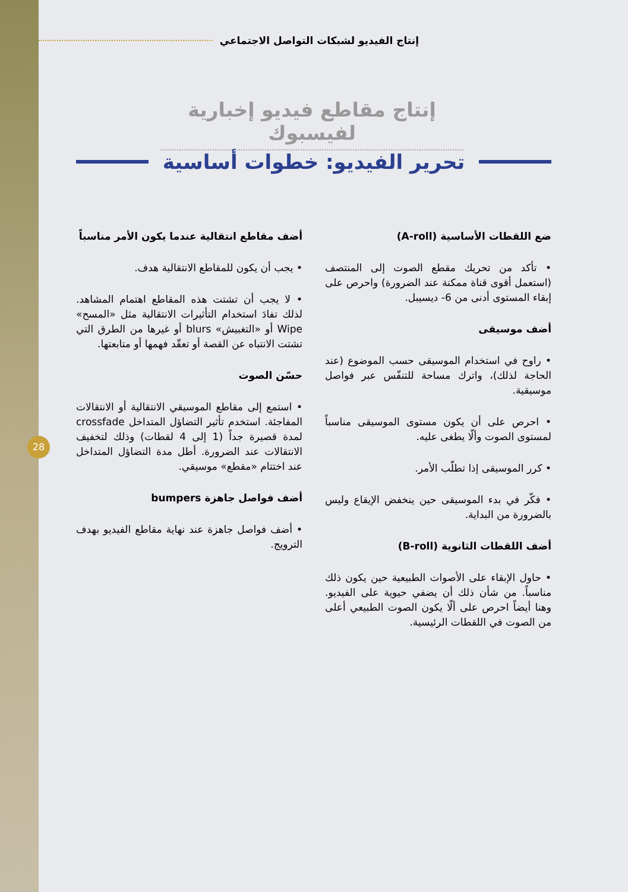28
إنتاج الفيديو لشبكات التواصل الاجتماعي
إنتاج مقاطع فيديو إخبارية لفيسبوك
تحرير الفيديو: خطوات أساسية
ضع اللقطات الأساسية (A-roll)
• تأكد من تحريك مقطع الصوت إلى المنتصف (استعمل أقوى قناة ممكنة عند الضرورة) واحرص على إبقاء المستوى أدنى من 6- ديسيبل.
أضف موسيقى
• راوح في استخدام الموسيقى حسب الموضوع (عند الحاجة لذلك)، واترك مساحة للتنفّس عبر فواصل موسيقية.
• احرص على أن يكون مستوى الموسيقى مناسباً لمستوى الصوت وألّا يطغى عليه.
• كرر الموسيقى إذا تطلّب الأمر.
• فكّر في بدء الموسيقى حين ينخفض الإيقاع وليس بالضرورة من البداية.
أضف اللقطات الثانوية (B-roll)
• حاول الإبقاء على الأصوات الطبيعية حين يكون ذلك مناسباً. من شأن ذلك أن يضفي حيوية على الفيديو. وهنا أيضاً احرص على ألّا يكون الصوت الطبيعي أعلى من الصوت في اللقطات الرئيسية.
أضف مقاطع انتقالية عندما يكون الأمر مناسباً
• يجب أن يكون للمقاطع الانتقالية هدف.
• لا يجب أن تشتت هذه المقاطع اهتمام المشاهد. لذلك تفادَ استخدام التأثيرات الانتقالية مثل «المسح» Wipe أو «التغبيش» blurs أو غيرها من الطرق التي تشتت الانتباه عن القصة أو تعقّد فهمها أو متابعتها.
حسّن الصوت
• استمع إلى مقاطع الموسيقي الانتقالية أو الانتقالات المفاجئة. استخدم تأثير التضاؤل المتداخل crossfade لمدة قصيرة جداً (1 إلى 4 لقطات) وذلك لتخفيف الانتقالات عند الضرورة. أطل مدة التضاؤل المتداخل عند اختتام «مقطع» موسيقي.
أضف فواصل جاهزة bumpers
• أضف فواصل جاهزة عند نهاية مقاطع الفيديو بهدف الترويج.